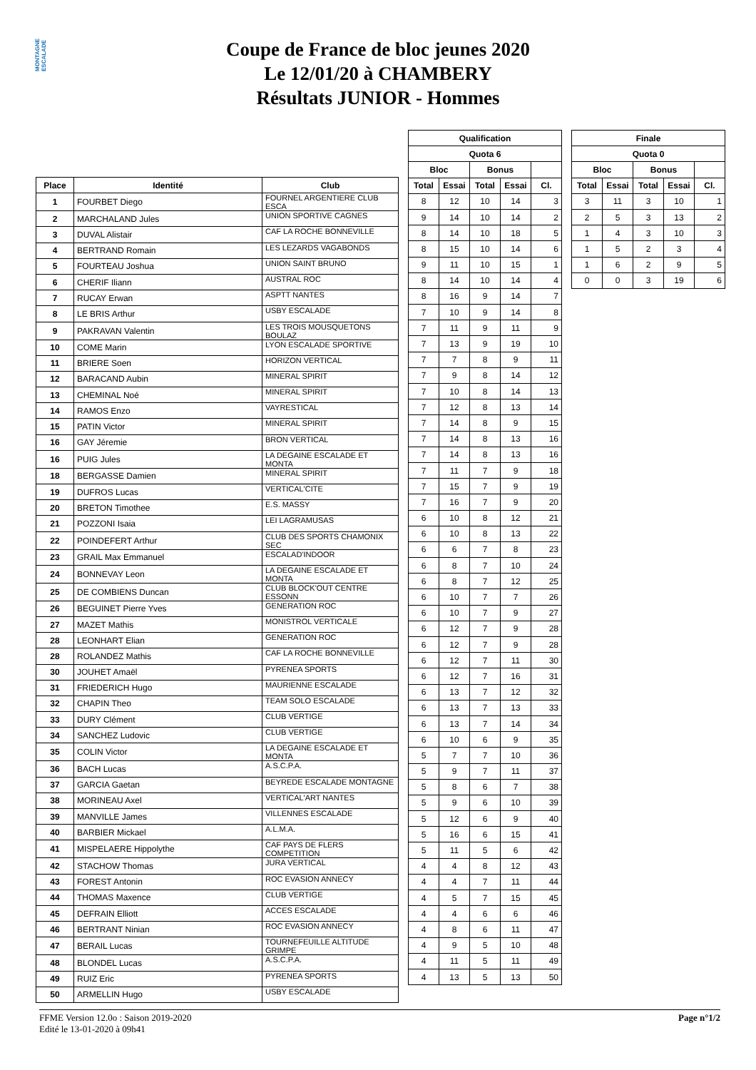MONTAGNE ESCALADE
Coupe de France de bloc jeunes 2020
Le 12/01/20 à CHAMBERY
Résultats JUNIOR - Hommes
| Place | Identité | Club |
| --- | --- | --- |
| 1 | FOURBET Diego | FOURNEL ARGENTIERE CLUB ESCA |
| 2 | MARCHALAND Jules | UNION SPORTIVE CAGNES |
| 3 | DUVAL Alistair | CAF LA ROCHE BONNEVILLE |
| 4 | BERTRAND Romain | LES LEZARDS VAGABONDS |
| 5 | FOURTEAU Joshua | UNION SAINT BRUNO |
| 6 | CHERIF Iliann | AUSTRAL ROC |
| 7 | RUCAY Erwan | ASPTT NANTES |
| 8 | LE BRIS Arthur | USBY ESCALADE |
| 9 | PAKRAVAN Valentin | LES TROIS MOUSQUETONS BOULAZ |
| 10 | COME Marin | LYON ESCALADE SPORTIVE |
| 11 | BRIERE Soen | HORIZON VERTICAL |
| 12 | BARACAND Aubin | MINERAL SPIRIT |
| 13 | CHEMINAL Noé | MINERAL SPIRIT |
| 14 | RAMOS Enzo | VAYRESTICAL |
| 15 | PATIN Victor | MINERAL SPIRIT |
| 16 | GAY Jéremie | BRON VERTICAL |
| 16 | PUIG Jules | LA DEGAINE ESCALADE ET MONTA |
| 18 | BERGASSE Damien | MINERAL SPIRIT |
| 19 | DUFROS Lucas | VERTICAL'CITE |
| 20 | BRETON Timothee | E.S. MASSY |
| 21 | POZZONI Isaia | LEI LAGRAMUSAS |
| 22 | POINDEFERT Arthur | CLUB DES SPORTS CHAMONIX SEC |
| 23 | GRAIL Max Emmanuel | ESCALAD'INDOOR |
| 24 | BONNEVAY Leon | LA DEGAINE ESCALADE ET MONTA |
| 25 | DE COMBIENS Duncan | CLUB BLOCK'OUT CENTRE ESSONN |
| 26 | BEGUINET Pierre Yves | GENERATION ROC |
| 27 | MAZET Mathis | MONISTROL VERTICALE |
| 28 | LEONHART Elian | GENERATION ROC |
| 28 | ROLANDEZ Mathis | CAF LA ROCHE BONNEVILLE |
| 30 | JOUHET Amaël | PYRENEA SPORTS |
| 31 | FRIEDERICH Hugo | MAURIENNE ESCALADE |
| 32 | CHAPIN Theo | TEAM SOLO ESCALADE |
| 33 | DURY Clément | CLUB VERTIGE |
| 34 | SANCHEZ Ludovic | CLUB VERTIGE |
| 35 | COLIN Victor | LA DEGAINE ESCALADE ET MONTA |
| 36 | BACH Lucas | A.S.C.P.A. |
| 37 | GARCIA Gaetan | BEYREDE ESCALADE MONTAGNE |
| 38 | MORINEAU Axel | VERTICAL'ART NANTES |
| 39 | MANVILLE James | VILLENNES ESCALADE |
| 40 | BARBIER Mickael | A.L.M.A. |
| 41 | MISPELAERE Hippolythe | CAF PAYS DE FLERS COMPETITION |
| 42 | STACHOW Thomas | JURA VERTICAL |
| 43 | FOREST Antonin | ROC EVASION ANNECY |
| 44 | THOMAS Maxence | CLUB VERTIGE |
| 45 | DEFRAIN Elliott | ACCES ESCALADE |
| 46 | BERTRANT Ninian | ROC EVASION ANNECY |
| 47 | BERAIL Lucas | TOURNEFEUILLE ALTITUDE GRIMPE |
| 48 | BLONDEL Lucas | A.S.C.P.A. |
| 49 | RUIZ Eric | PYRENEA SPORTS |
| 50 | ARMELLIN Hugo | USBY ESCALADE |
| Qualification | | | | |
| --- | --- | --- | --- | --- |
| Quota 6 | | | | |
| Bloc | | Bonus | | |
| Total | Essai | Total | Essai | Cl. |
| 8 | 12 | 10 | 14 | 3 |
| 9 | 14 | 10 | 14 | 2 |
| 8 | 14 | 10 | 18 | 5 |
| 8 | 15 | 10 | 14 | 6 |
| 9 | 11 | 10 | 15 | 1 |
| 8 | 14 | 10 | 14 | 4 |
| 8 | 16 | 9 | 14 | 7 |
| 7 | 10 | 9 | 14 | 8 |
| 7 | 11 | 9 | 11 | 9 |
| 7 | 13 | 9 | 19 | 10 |
| 7 | 7 | 8 | 9 | 11 |
| 7 | 9 | 8 | 14 | 12 |
| 7 | 10 | 8 | 14 | 13 |
| 7 | 12 | 8 | 13 | 14 |
| 7 | 14 | 8 | 9 | 15 |
| 7 | 14 | 8 | 13 | 16 |
| 7 | 14 | 8 | 13 | 16 |
| 7 | 11 | 7 | 9 | 18 |
| 7 | 15 | 7 | 9 | 19 |
| 7 | 16 | 7 | 9 | 20 |
| 6 | 10 | 8 | 12 | 21 |
| 6 | 10 | 8 | 13 | 22 |
| 6 | 6 | 7 | 8 | 23 |
| 6 | 8 | 7 | 10 | 24 |
| 6 | 8 | 7 | 12 | 25 |
| 6 | 10 | 7 | 7 | 26 |
| 6 | 10 | 7 | 9 | 27 |
| 6 | 12 | 7 | 9 | 28 |
| 6 | 12 | 7 | 9 | 28 |
| 6 | 12 | 7 | 11 | 30 |
| 6 | 12 | 7 | 16 | 31 |
| 6 | 13 | 7 | 12 | 32 |
| 6 | 13 | 7 | 13 | 33 |
| 6 | 13 | 7 | 14 | 34 |
| 6 | 10 | 6 | 9 | 35 |
| 5 | 7 | 7 | 10 | 36 |
| 5 | 9 | 7 | 11 | 37 |
| 5 | 8 | 6 | 7 | 38 |
| 5 | 9 | 6 | 10 | 39 |
| 5 | 12 | 6 | 9 | 40 |
| 5 | 16 | 6 | 15 | 41 |
| 5 | 11 | 5 | 6 | 42 |
| 4 | 4 | 8 | 12 | 43 |
| 4 | 4 | 7 | 11 | 44 |
| 4 | 5 | 7 | 15 | 45 |
| 4 | 4 | 6 | 6 | 46 |
| 4 | 8 | 6 | 11 | 47 |
| 4 | 9 | 5 | 10 | 48 |
| 4 | 11 | 5 | 11 | 49 |
| 4 | 13 | 5 | 13 | 50 |
| Finale | | | | |
| --- | --- | --- | --- | --- |
| Quota 0 | | | | |
| Bloc | | Bonus | | |
| Total | Essai | Total | Essai | Cl. |
| 3 | 11 | 3 | 10 | 1 |
| 2 | 5 | 3 | 13 | 2 |
| 1 | 4 | 3 | 10 | 3 |
| 1 | 5 | 2 | 3 | 4 |
| 1 | 6 | 2 | 9 | 5 |
| 0 | 0 | 3 | 19 | 6 |
FFME Version 12.0o : Saison 2019-2020
Edité le 13-01-2020 à 09h41
Page n°1/2